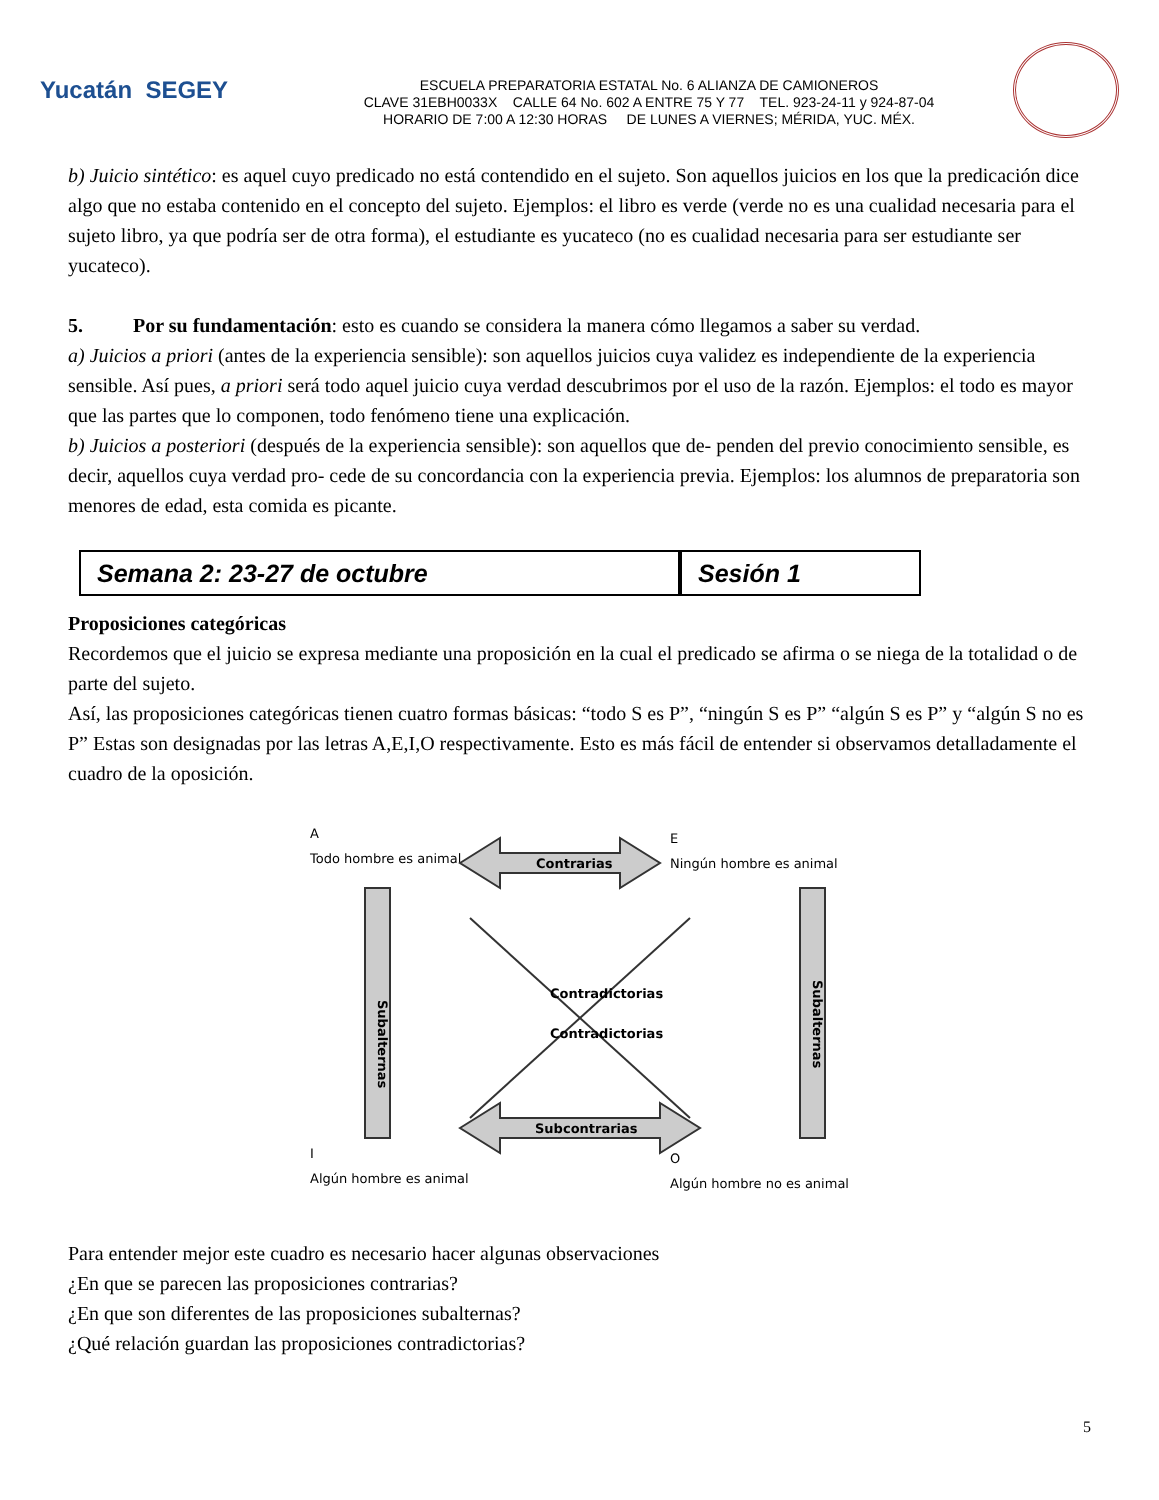Yucatán SEGEY
ESCUELA PREPARATORIA ESTATAL No. 6 ALIANZA DE CAMIONEROS
CLAVE 31EBH0033X CALLE 64 No. 602 A ENTRE 75 Y 77 TEL. 923-24-11 y 924-87-04
HORARIO DE 7:00 A 12:30 HORAS DE LUNES A VIERNES; MÉRIDA, YUC. MÉX.
b) Juicio sintético: es aquel cuyo predicado no está contendido en el sujeto. Son aquellos juicios en los que la predicación dice algo que no estaba contenido en el concepto del sujeto. Ejemplos: el libro es verde (verde no es una cualidad necesaria para el sujeto libro, ya que podría ser de otra forma), el estudiante es yucateco (no es cualidad necesaria para ser estudiante ser yucateco).
5. Por su fundamentación: esto es cuando se considera la manera cómo llegamos a saber su verdad.
a) Juicios a priori (antes de la experiencia sensible): son aquellos juicios cuya validez es independiente de la experiencia sensible. Así pues, a priori será todo aquel juicio cuya verdad descubrimos por el uso de la razón. Ejemplos: el todo es mayor que las partes que lo componen, todo fenómeno tiene una explicación.
b) Juicios a posteriori (después de la experiencia sensible): son aquellos que de- penden del previo conocimiento sensible, es decir, aquellos cuya verdad pro- cede de su concordancia con la experiencia previa. Ejemplos: los alumnos de preparatoria son menores de edad, esta comida es picante.
Semana 2: 23-27 de octubre Sesión 1
Proposiciones categóricas
Recordemos que el juicio se expresa mediante una proposición en la cual el predicado se afirma o se niega de la totalidad o de parte del sujeto.
Así, las proposiciones categóricas tienen cuatro formas básicas: “todo S es P”, “ningún S es P” “algún S es P” y “algún S no es P” Estas son designadas por las letras A,E,I,O respectivamente. Esto es más fácil de entender si observamos detalladamente el cuadro de la oposición.
A
Todo hombre es animal
E
Ningún hombre es animal
I
Algún hombre es animal
O
Algún hombre no es animal
Contrarias
Subcontrarias
Contradictorias
Contradictorias
Subalternas
Subalternas
Para entender mejor este cuadro es necesario hacer algunas observaciones
¿En que se parecen las proposiciones contrarias?
¿En que son diferentes de las proposiciones subalternas?
¿Qué relación guardan las proposiciones contradictorias?
5